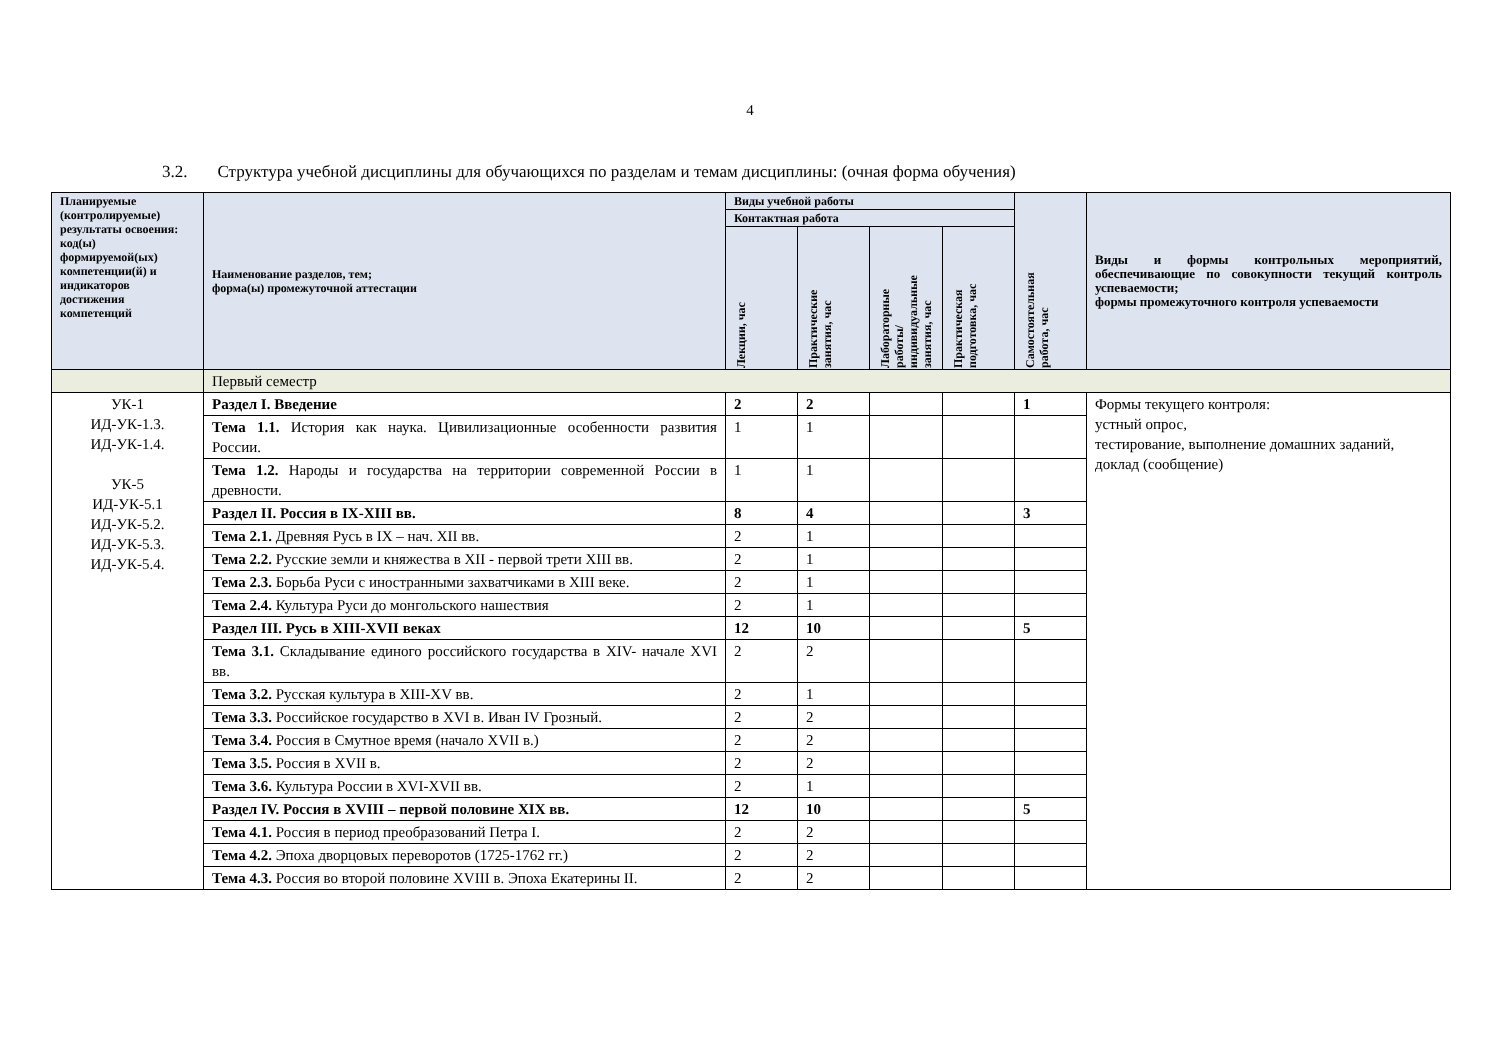4
3.2. Структура учебной дисциплины для обучающихся по разделам и темам дисциплины: (очная форма обучения)
| Планируемые (контролируемые) результаты освоения: код(ы) формируемой(ых) компетенции(й) и индикаторов достижения компетенций | Наименование разделов, тем; форма(ы) промежуточной аттестации | Виды учебной работы | | | | Самостоятельная работа, час | Виды и формы контрольных мероприятий, обеспечивающие по совокупности текущий контроль успеваемости; формы промежуточного контроля успеваемости |
| --- | --- | --- | --- | --- | --- | --- | --- |
| | | Контактная работа | | | | | |
| | | Лекции, час | Практические занятия, час | Лабораторные работы/ индивидуальные занятия, час | Практическая подготовка, час | | |
| | Первый семестр | | | | | | |
| УК-1 ИД-УК-1.3. ИД-УК-1.4. УК-5 ИД-УК-5.1 ИД-УК-5.2. ИД-УК-5.3. ИД-УК-5.4. | Раздел I. Введение | 2 | 2 | | | 1 | Формы текущего контроля: устный опрос, тестирование, выполнение домашних заданий, доклад (сообщение) |
| | Тема 1.1. История как наука. Цивилизационные особенности развития России. | 1 | 1 | | | | |
| | Тема 1.2. Народы и государства на территории современной России в древности. | 1 | 1 | | | | |
| | Раздел II. Россия в IX-XIII вв. | 8 | 4 | | | 3 | |
| | Тема 2.1. Древняя Русь в IX – нач. XII вв. | 2 | 1 | | | | |
| | Тема 2.2. Русские земли и княжества в XII - первой трети XIII вв. | 2 | 1 | | | | |
| | Тема 2.3. Борьба Руси с иностранными захватчиками в XIII веке. | 2 | 1 | | | | |
| | Тема 2.4. Культура Руси до монгольского нашествия | 2 | 1 | | | | |
| | Раздел III. Русь в XIII-XVII веках | 12 | 10 | | | 5 | |
| | Тема 3.1. Складывание единого российского государства в XIV- начале XVI вв. | 2 | 2 | | | | |
| | Тема 3.2. Русская культура в XIII-XV вв. | 2 | 1 | | | | |
| | Тема 3.3. Российское государство в XVI в. Иван IV Грозный. | 2 | 2 | | | | |
| | Тема 3.4. Россия в Смутное время (начало XVII в.) | 2 | 2 | | | | |
| | Тема 3.5. Россия в XVII в. | 2 | 2 | | | | |
| | Тема 3.6. Культура России в XVI-XVII вв. | 2 | 1 | | | | |
| | Раздел IV. Россия в XVIII – первой половине XIX вв. | 12 | 10 | | | 5 | |
| | Тема 4.1. Россия в период преобразований Петра I. | 2 | 2 | | | | |
| | Тема 4.2. Эпоха дворцовых переворотов (1725-1762 гг.) | 2 | 2 | | | | |
| | Тема 4.3. Россия во второй половине XVIII в. Эпоха Екатерины II. | 2 | 2 | | | | |